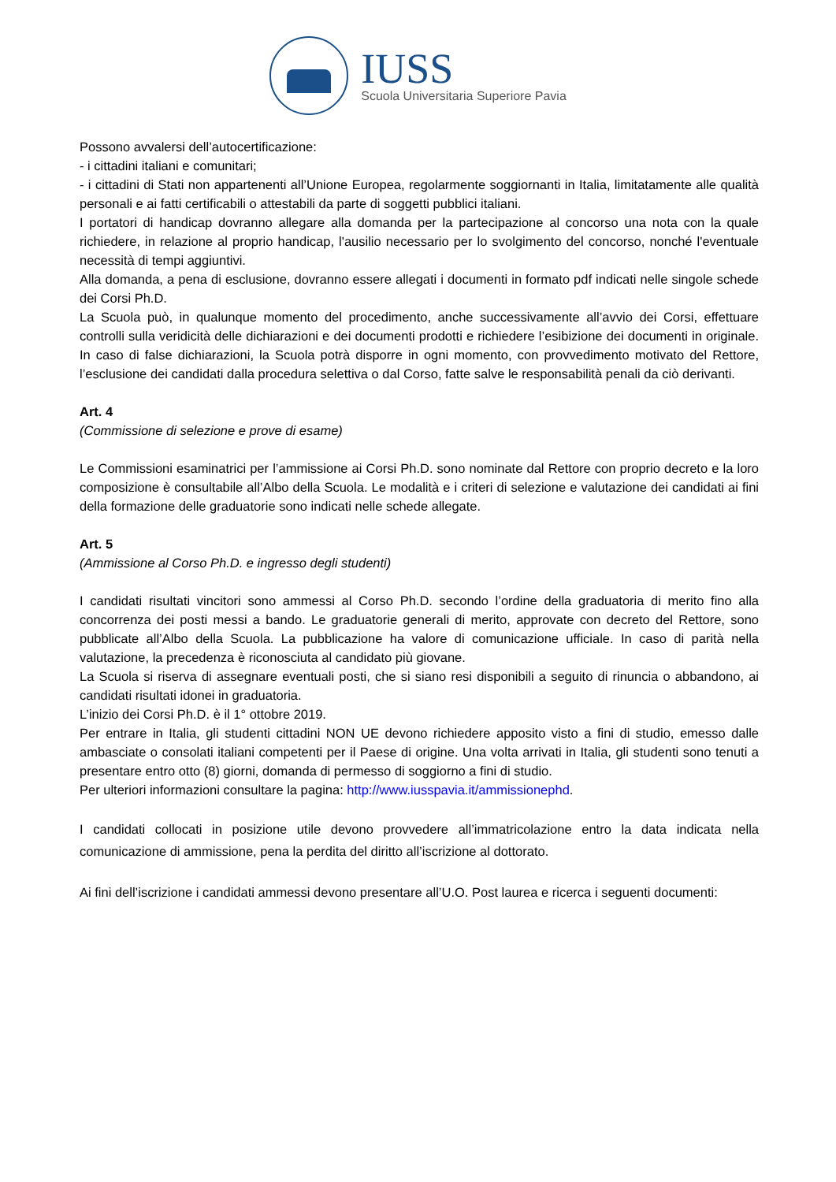IUSS
Scuola Universitaria Superiore Pavia
Possono avvalersi dell’autocertificazione:
- i cittadini italiani e comunitari;
- i cittadini di Stati non appartenenti all’Unione Europea, regolarmente soggiornanti in Italia, limitatamente alle qualità personali e ai fatti certificabili o attestabili da parte di soggetti pubblici italiani.
I portatori di handicap dovranno allegare alla domanda per la partecipazione al concorso una nota con la quale richiedere, in relazione al proprio handicap, l'ausilio necessario per lo svolgimento del concorso, nonché l'eventuale necessità di tempi aggiuntivi.
Alla domanda, a pena di esclusione, dovranno essere allegati i documenti in formato pdf indicati nelle singole schede dei Corsi Ph.D.
La Scuola può, in qualunque momento del procedimento, anche successivamente all’avvio dei Corsi, effettuare controlli sulla veridicità delle dichiarazioni e dei documenti prodotti e richiedere l’esibizione dei documenti in originale. In caso di false dichiarazioni, la Scuola potrà disporre in ogni momento, con provvedimento motivato del Rettore, l’esclusione dei candidati dalla procedura selettiva o dal Corso, fatte salve le responsabilità penali da ciò derivanti.
Art. 4
(Commissione di selezione e prove di esame)
Le Commissioni esaminatrici per l’ammissione ai Corsi Ph.D. sono nominate dal Rettore con proprio decreto e la loro composizione è consultabile all’Albo della Scuola. Le modalità e i criteri di selezione e valutazione dei candidati ai fini della formazione delle graduatorie sono indicati nelle schede allegate.
Art. 5
(Ammissione al Corso Ph.D. e ingresso degli studenti)
I candidati risultati vincitori sono ammessi al Corso Ph.D. secondo l’ordine della graduatoria di merito fino alla concorrenza dei posti messi a bando. Le graduatorie generali di merito, approvate con decreto del Rettore, sono pubblicate all’Albo della Scuola. La pubblicazione ha valore di comunicazione ufficiale. In caso di parità nella valutazione, la precedenza è riconosciuta al candidato più giovane.
La Scuola si riserva di assegnare eventuali posti, che si siano resi disponibili a seguito di rinuncia o abbandono, ai candidati risultati idonei in graduatoria.
L’inizio dei Corsi Ph.D. è il 1° ottobre 2019.
Per entrare in Italia, gli studenti cittadini NON UE devono richiedere apposito visto a fini di studio, emesso dalle ambasciate o consolati italiani competenti per il Paese di origine. Una volta arrivati in Italia, gli studenti sono tenuti a presentare entro otto (8) giorni, domanda di permesso di soggiorno a fini di studio.
Per ulteriori informazioni consultare la pagina: http://www.iusspavia.it/ammissionephd.
I candidati collocati in posizione utile devono provvedere all’immatricolazione entro la data indicata nella comunicazione di ammissione, pena la perdita del diritto all’iscrizione al dottorato.
Ai fini dell’iscrizione i candidati ammessi devono presentare all’U.O. Post laurea e ricerca i seguenti documenti: